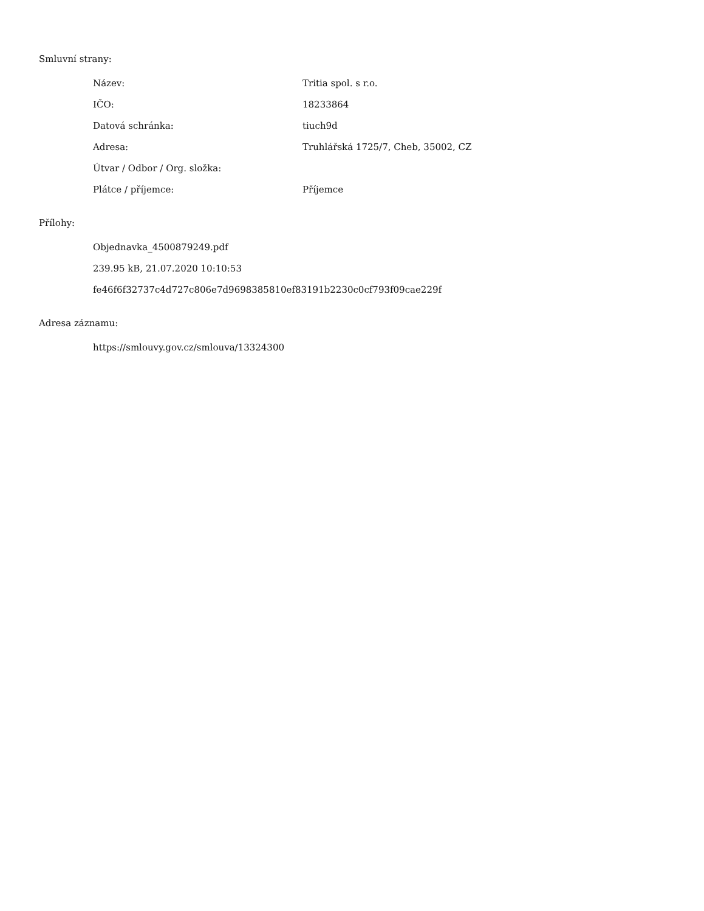Smluvní strany:
| Název: | Tritia spol. s r.o. |
| IČO: | 18233864 |
| Datová schránka: | tiuch9d |
| Adresa: | Truhlářská 1725/7, Cheb, 35002, CZ |
| Útvar / Odbor / Org. složka: | |
| Plátce / příjemce: | Příjemce |
Přílohy:
Objednavka_4500879249.pdf
239.95 kB, 21.07.2020 10:10:53
fe46f6f32737c4d727c806e7d9698385810ef83191b2230c0cf793f09cae229f
Adresa záznamu:
https://smlouvy.gov.cz/smlouva/13324300